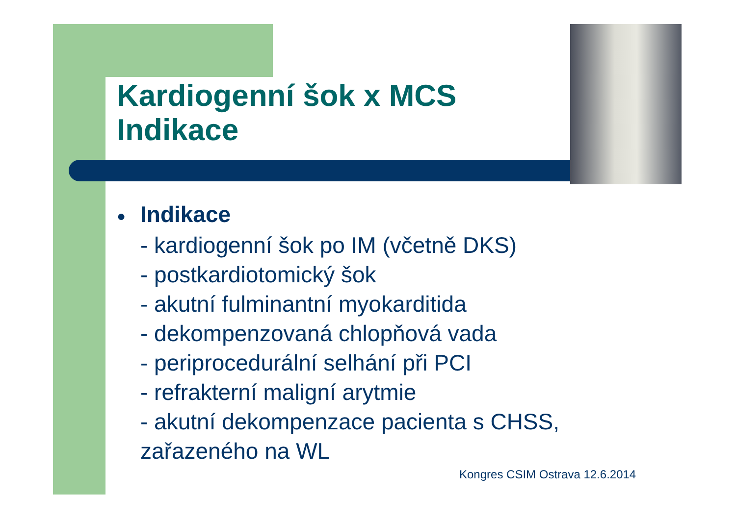Kardiogenní šok x MCS
Indikace
● Indikace
- kardiogenní šok po IM (včetně DKS)
- postkardiotomický šok
- akutní fulminantní myokarditida
- dekompenzovaná chlopňová vada
- periprocedurální selhání při PCI
- refrakterní maligní arytmie
- akutní dekompenzace pacienta s CHSS, zařazeného na WL
Kongres CSIM Ostrava 12.6.2014